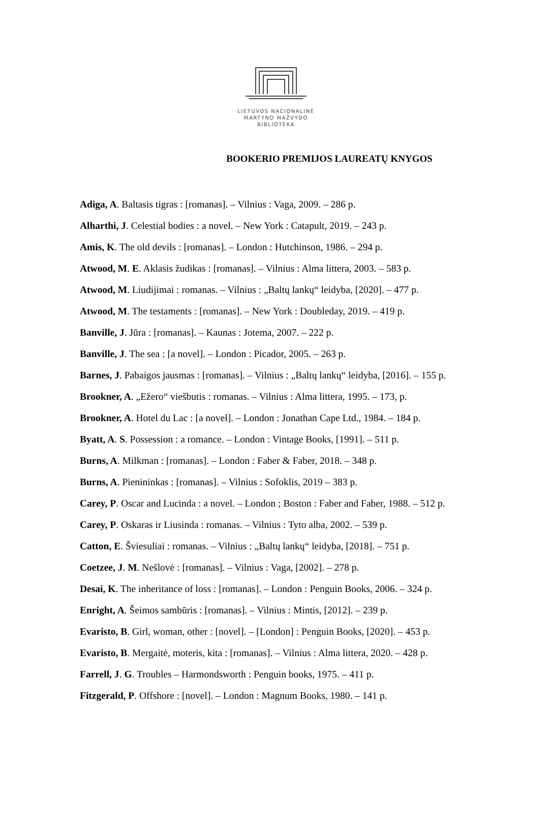LIETUVOS NACIONALINĖ
MARTYNO MAŽVYDO
BIBLIOTEKA
BOOKERIO PREMIJOS LAUREATŲ KNYGOS
Adiga, A. Baltasis tigras : [romanas]. – Vilnius : Vaga, 2009. – 286 p.
Alharthi, J. Celestial bodies : a novel. – New York : Catapult, 2019. – 243 p.
Amis, K. The old devils : [romanas]. – London : Hutchinson, 1986. – 294 p.
Atwood, M. E. Aklasis žudikas : [romanas]. – Vilnius : Alma littera, 2003. – 583 p.
Atwood, M. Liudijimai : romanas. – Vilnius : „Baltų lankų“ leidyba, [2020]. – 477 p.
Atwood, M. The testaments : [romanas]. – New York : Doubleday, 2019. – 419 p.
Banville, J. Jūra : [romanas]. – Kaunas : Jotema, 2007. – 222 p.
Banville, J. The sea : [a novel]. – London : Picador, 2005. – 263 p.
Barnes, J. Pabaigos jausmas : [romanas]. – Vilnius : „Baltų lankų“ leidyba, [2016]. – 155 p.
Brookner, A. „Ežero“ viešbutis : romanas. – Vilnius : Alma littera, 1995. – 173, p.
Brookner, A. Hotel du Lac : [a novel]. – London : Jonathan Cape Ltd., 1984. – 184 p.
Byatt, A. S. Possession : a romance. – London : Vintage Books, [1991]. – 511 p.
Burns, A. Milkman : [romanas]. – London : Faber & Faber, 2018. – 348 p.
Burns, A. Pienininkas : [romanas]. – Vilnius : Sofoklis, 2019 – 383 p.
Carey, P. Oscar and Lucinda : a novel. – London ; Boston : Faber and Faber, 1988. – 512 p.
Carey, P. Oskaras ir Liusinda : romanas. – Vilnius : Tyto alba, 2002. – 539 p.
Catton, E. Šviesuliai : romanas. – Vilnius : „Baltų lankų“ leidyba, [2018]. – 751 p.
Coetzee, J. M. Nešlovė : [romanas]. – Vilnius : Vaga, [2002]. – 278 p.
Desai, K. The inheritance of loss : [romanas]. – London : Penguin Books, 2006. – 324 p.
Enright, A. Šeimos sambūris : [romanas]. – Vilnius : Mintis, [2012]. – 239 p.
Evaristo, B. Girl, woman, other : [novel]. – [London] : Penguin Books, [2020]. – 453 p.
Evaristo, B. Mergaitė, moteris, kita : [romanas]. – Vilnius : Alma littera, 2020. – 428 p.
Farrell, J. G. Troubles – Harmondsworth : Penguin books, 1975. – 411 p.
Fitzgerald, P. Offshore : [novel]. – London : Magnum Books, 1980. – 141 p.